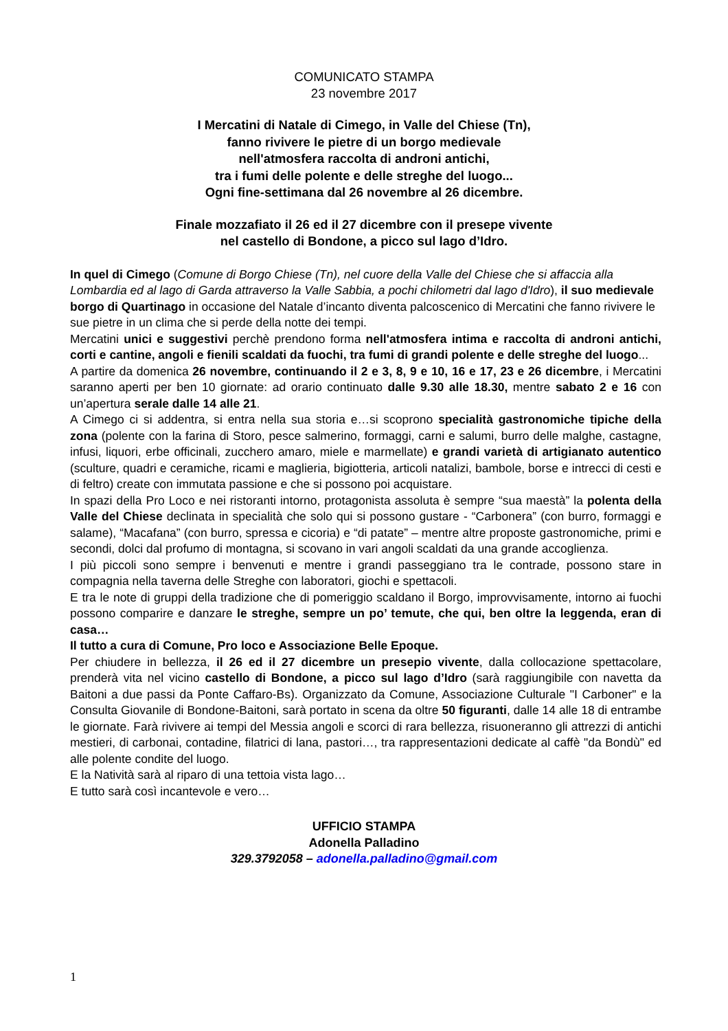COMUNICATO STAMPA
23 novembre 2017
I Mercatini di Natale di Cimego, in Valle del Chiese (Tn),
fanno rivivere le pietre di un borgo medievale
nell'atmosfera raccolta di androni antichi,
tra i fumi delle polente e delle streghe del luogo...
Ogni fine-settimana dal 26 novembre al 26 dicembre.
Finale mozzafiato il 26 ed il 27 dicembre con il presepe vivente
nel castello di Bondone, a picco sul lago d’Idro.
In quel di Cimego (Comune di Borgo Chiese (Tn), nel cuore della Valle del Chiese che si affaccia alla Lombardia ed al lago di Garda attraverso la Valle Sabbia, a pochi chilometri dal lago d'Idro), il suo medievale borgo di Quartinago in occasione del Natale d’incanto diventa palcoscenico di Mercatini che fanno rivivere le sue pietre in un clima che si perde della notte dei tempi.
Mercatini unici e suggestivi perchè prendono forma nell'atmosfera intima e raccolta di androni antichi, corti e cantine, angoli e fienili scaldati da fuochi, tra fumi di grandi polente e delle streghe del luogo...
A partire da domenica 26 novembre, continuando il 2 e 3, 8, 9 e 10, 16 e 17, 23 e 26 dicembre, i Mercatini saranno aperti per ben 10 giornate: ad orario continuato dalle 9.30 alle 18.30, mentre sabato 2 e 16 con un’apertura serale dalle 14 alle 21.
A Cimego ci si addentra, si entra nella sua storia e…si scoprono specialità gastronomiche tipiche della zona (polente con la farina di Storo, pesce salmerino, formaggi, carni e salumi, burro delle malghe, castagne, infusi, liquori, erbe officinali, zucchero amaro, miele e marmellate) e grandi varietà di artigianato autentico (sculture, quadri e ceramiche, ricami e maglieria, bigiotteria, articoli natalizi, bambole, borse e intrecci di cesti e di feltro) create con immutata passione e che si possono poi acquistare.
In spazi della Pro Loco e nei ristoranti intorno, protagonista assoluta è sempre “sua maestà” la polenta della Valle del Chiese declinata in specialità che solo qui si possono gustare - “Carbonera” (con burro, formaggi e salame), “Macafana” (con burro, spressa e cicoria) e “di patate” – mentre altre proposte gastronomiche, primi e secondi, dolci dal profumo di montagna, si scovano in vari angoli scaldati da una grande accoglienza.
I più piccoli sono sempre i benvenuti e mentre i grandi passeggiano tra le contrade, possono stare in compagnia nella taverna delle Streghe con laboratori, giochi e spettacoli.
E tra le note di gruppi della tradizione che di pomeriggio scaldano il Borgo, improvvisamente, intorno ai fuochi possono comparire e danzare le streghe, sempre un po’ temute, che qui, ben oltre la leggenda, eran di casa…
Il tutto a cura di Comune, Pro loco e Associazione Belle Epoque.
Per chiudere in bellezza, il 26 ed il 27 dicembre un presepio vivente, dalla collocazione spettacolare, prenderà vita nel vicino castello di Bondone, a picco sul lago d’Idro (sarà raggiungibile con navetta da Baitoni a due passi da Ponte Caffaro-Bs). Organizzato da Comune, Associazione Culturale "I Carboner" e la Consulta Giovanile di Bondone-Baitoni, sarà portato in scena da oltre 50 figuranti, dalle 14 alle 18 di entrambe le giornate. Farà rivivere ai tempi del Messia angoli e scorci di rara bellezza, risuoneranno gli attrezzi di antichi mestieri, di carbonai, contadine, filatrici di lana, pastori…, tra rappresentazioni dedicate al caffè "da Bondù" ed alle polente condite del luogo.
E la Natività sarà al riparo di una tettoia vista lago…
E tutto sarà così incantevole e vero…
UFFICIO STAMPA
Adonella Palladino
329.3792058 – adonella.palladino@gmail.com
1